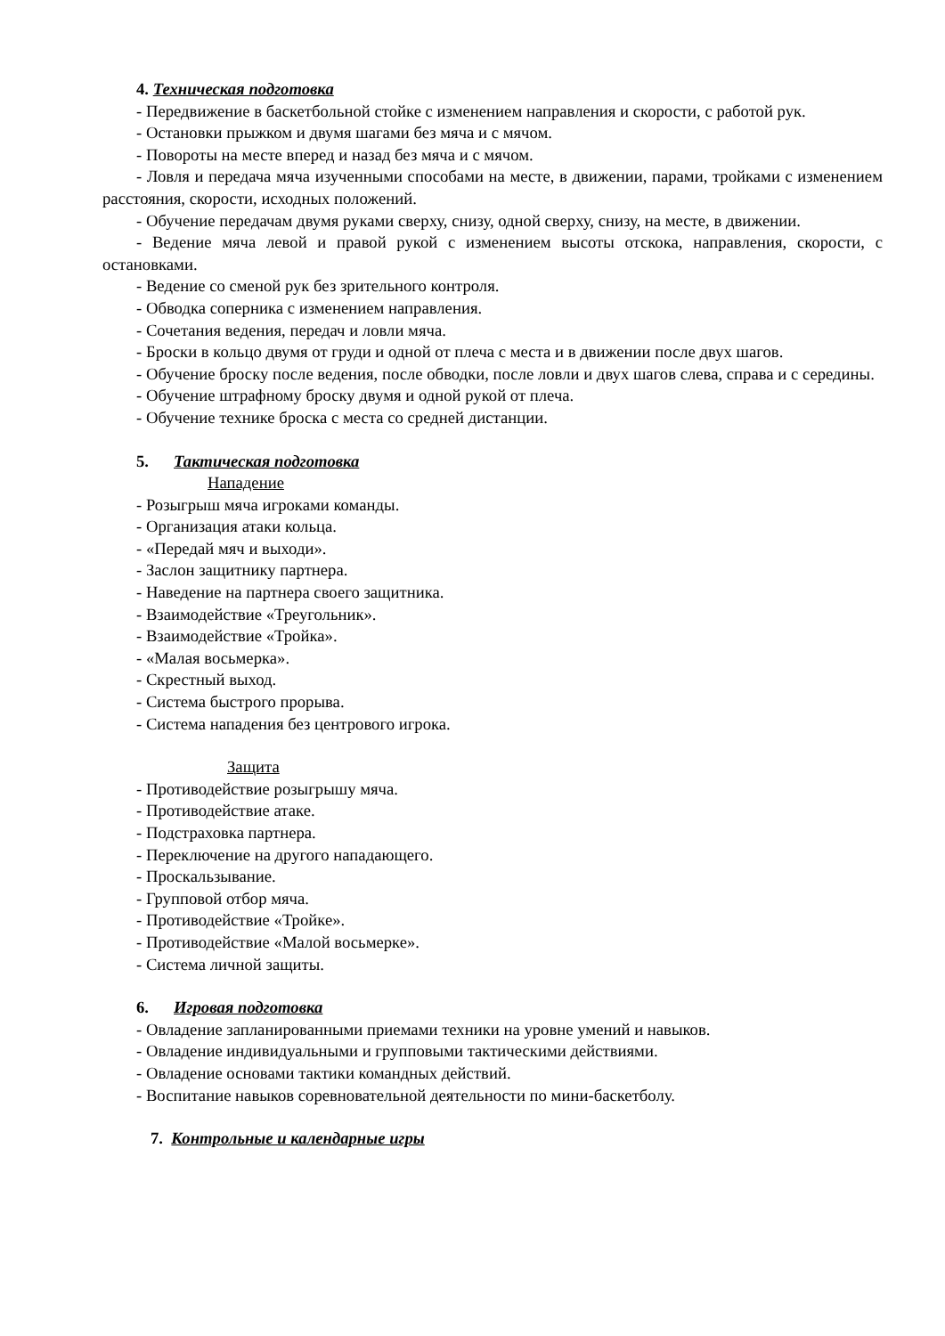4. Техническая подготовка
- Передвижение в баскетбольной стойке с изменением направления и скорости, с работой рук.
- Остановки прыжком и двумя шагами без мяча и с мячом.
- Повороты на месте вперед и назад без мяча и с мячом.
- Ловля и передача мяча изученными способами на месте, в движении, парами, тройками с изменением расстояния, скорости, исходных положений.
- Обучение передачам двумя руками сверху, снизу, одной сверху, снизу, на месте, в движении.
- Ведение мяча левой и правой рукой с изменением высоты отскока, направления, скорости, с остановками.
- Ведение со сменой рук без зрительного контроля.
- Обводка соперника с изменением направления.
- Сочетания ведения, передач и ловли мяча.
- Броски в кольцо двумя от груди и одной от плеча с места и в движении после двух шагов.
- Обучение броску после ведения, после обводки, после ловли и двух шагов слева, справа и с середины.
- Обучение штрафному броску двумя и одной рукой от плеча.
- Обучение технике броска с места со средней дистанции.
5. Тактическая подготовка
Нападение
- Розыгрыш мяча игроками команды.
- Организация атаки кольца.
- «Передай мяч и выходи».
- Заслон защитнику партнера.
- Наведение на партнера своего защитника.
- Взаимодействие «Треугольник».
- Взаимодействие «Тройка».
- «Малая восьмерка».
- Скрестный выход.
- Система быстрого прорыва.
- Система нападения без центрового игрока.
Защита
- Противодействие розыгрышу мяча.
- Противодействие атаке.
- Подстраховка партнера.
- Переключение на другого нападающего.
- Проскальзывание.
- Групповой отбор мяча.
- Противодействие «Тройке».
- Противодействие «Малой восьмерке».
- Система личной защиты.
6. Игровая подготовка
- Овладение запланированными приемами техники на уровне умений и навыков.
- Овладение индивидуальными и групповыми тактическими действиями.
- Овладение основами тактики командных действий.
- Воспитание навыков соревновательной деятельности по мини-баскетболу.
7. Контрольные и календарные игры